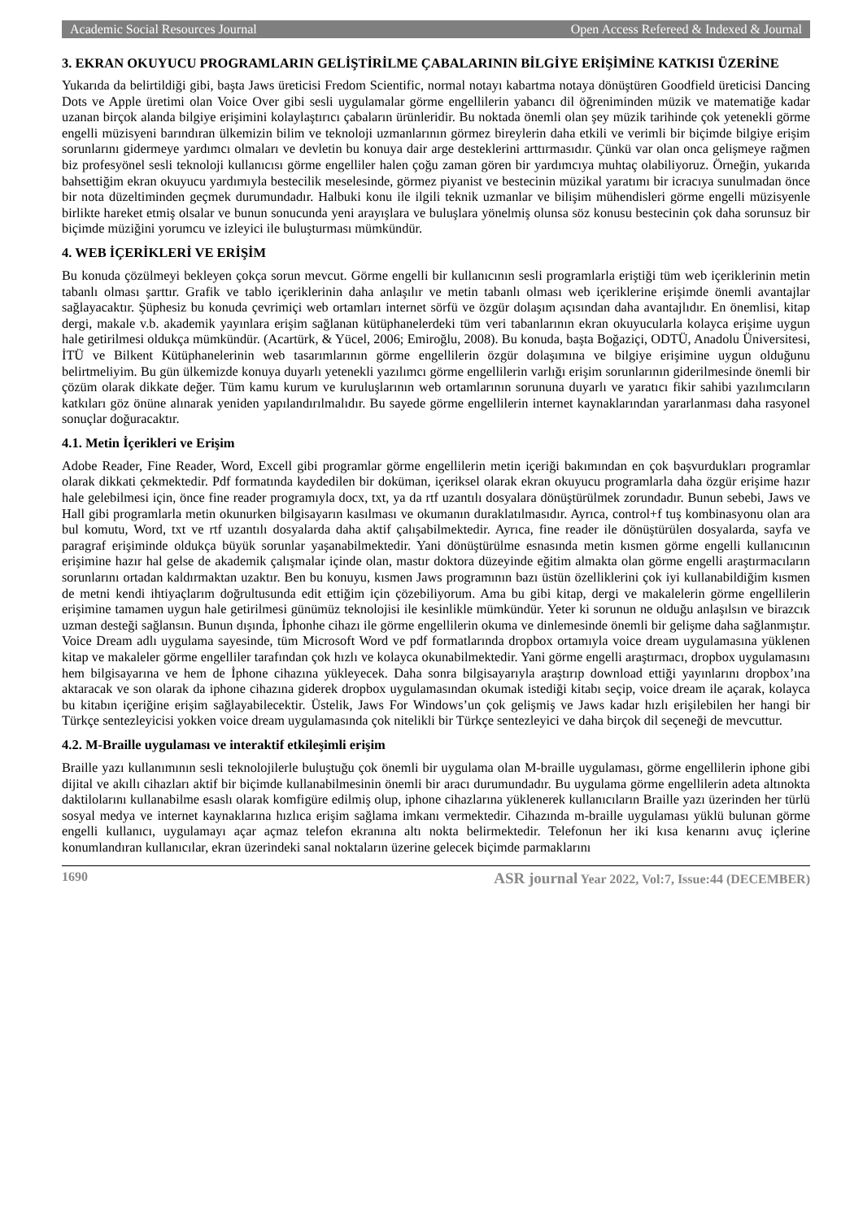Academic Social Resources Journal Open Access Refereed & Indexed & Journal
3. EKRAN OKUYUCU PROGRAMLARIN GELİŞTİRİLME ÇABALARININ BİLGİYE ERİŞİMİNE KATKISI ÜZERİNE
Yukarıda da belirtildiği gibi, başta Jaws üreticisi Fredom Scientific, normal notayı kabartma notaya dönüştüren Goodfield üreticisi Dancing Dots ve Apple üretimi olan Voice Over gibi sesli uygulamalar görme engellilerin yabancı dil öğreniminden müzik ve matematiğe kadar uzanan birçok alanda bilgiye erişimini kolaylaştırıcı çabaların ürünleridir. Bu noktada önemli olan şey müzik tarihinde çok yetenekli görme engelli müzisyeni barındıran ülkemizin bilim ve teknoloji uzmanlarının görmez bireylerin daha etkili ve verimli bir biçimde bilgiye erişim sorunlarını gidermeye yardımcı olmaları ve devletin bu konuya dair arge desteklerini arttırmasıdır. Çünkü var olan onca gelişmeye rağmen biz profesyönel sesli teknoloji kullanıcısı görme engelliler halen çoğu zaman gören bir yardımcıya muhtaç olabiliyoruz. Örneğin, yukarıda bahsettiğim ekran okuyucu yardımıyla bestecilik meselesinde, görmez piyanist ve bestecinin müzikal yaratımı bir icracıya sunulmadan önce bir nota düzeltiminden geçmek durumundadır. Halbuki konu ile ilgili teknik uzmanlar ve bilişim mühendisleri görme engelli müzisyenle birlikte hareket etmiş olsalar ve bunun sonucunda yeni arayışlara ve buluşlara yönelmiş olunsa söz konusu bestecinin çok daha sorunsuz bir biçimde müziğini yorumcu ve izleyici ile buluşturması mümkündür.
4. WEB İÇERİKLERİ VE ERİŞİM
Bu konuda çözülmeyi bekleyen çokça sorun mevcut. Görme engelli bir kullanıcının sesli programlarla eriştiği tüm web içeriklerinin metin tabanlı olması şarttır. Grafik ve tablo içeriklerinin daha anlaşılır ve metin tabanlı olması web içeriklerine erişimde önemli avantajlar sağlayacaktır. Şüphesiz bu konuda çevrimiçi web ortamları internet sörfü ve özgür dolaşım açısından daha avantajlıdır. En önemlisi, kitap dergi, makale v.b. akademik yayınlara erişim sağlanan kütüphanelerdeki tüm veri tabanlarının ekran okuyucularla kolayca erişime uygun hale getirilmesi oldukça mümkündür. (Acartürk, & Yücel, 2006; Emiroğlu, 2008). Bu konuda, başta Boğaziçi, ODTÜ, Anadolu Üniversitesi, İTÜ ve Bilkent Kütüphanelerinin web tasarımlarının görme engellilerin özgür dolaşımına ve bilgiye erişimine uygun olduğunu belirtmeliyim. Bu gün ülkemizde konuya duyarlı yetenekli yazılımcı görme engellilerin varlığı erişim sorunlarının giderilmesinde önemli bir çözüm olarak dikkate değer. Tüm kamu kurum ve kuruluşlarının web ortamlarının sorununa duyarlı ve yaratıcı fikir sahibi yazılımcıların katkıları göz önüne alınarak yeniden yapılandırılmalıdır. Bu sayede görme engellilerin internet kaynaklarından yararlanması daha rasyonel sonuçlar doğuracaktır.
4.1. Metin İçerikleri ve Erişim
Adobe Reader, Fine Reader, Word, Excell gibi programlar görme engellilerin metin içeriği bakımından en çok başvurdukları programlar olarak dikkati çekmektedir. Pdf formatında kaydedilen bir doküman, içeriksel olarak ekran okuyucu programlarla daha özgür erişime hazır hale gelebilmesi için, önce fine reader programıyla docx, txt, ya da rtf uzantılı dosyalara dönüştürülmek zorundadır. Bunun sebebi, Jaws ve Hall gibi programlarla metin okunurken bilgisayarın kasılması ve okumanın duraklatılmasıdır. Ayrıca, control+f tuş kombinasyonu olan ara bul komutu, Word, txt ve rtf uzantılı dosyalarda daha aktif çalışabilmektedir. Ayrıca, fine reader ile dönüştürülen dosyalarda, sayfa ve paragraf erişiminde oldukça büyük sorunlar yaşanabilmektedir. Yani dönüştürülme esnasında metin kısmen görme engelli kullanıcının erişimine hazır hal gelse de akademik çalışmalar içinde olan, mastır doktora düzeyinde eğitim almakta olan görme engelli araştırmacıların sorunlarını ortadan kaldırmaktan uzaktır. Ben bu konuyu, kısmen Jaws programının bazı üstün özelliklerini çok iyi kullanabildiğim kısmen de metni kendi ihtiyaçlarım doğrultusunda edit ettiğim için çözebiliyorum. Ama bu gibi kitap, dergi ve makalelerin görme engellilerin erişimine tamamen uygun hale getirilmesi günümüz teknolojisi ile kesinlikle mümkündür. Yeter ki sorunun ne olduğu anlaşılsın ve birazcık uzman desteği sağlansın. Bunun dışında, İphonhe cihazı ile görme engellilerin okuma ve dinlemesinde önemli bir gelişme daha sağlanmıştır. Voice Dream adlı uygulama sayesinde, tüm Microsoft Word ve pdf formatlarında dropbox ortamıyla voice dream uygulamasına yüklenen kitap ve makaleler görme engelliler tarafından çok hızlı ve kolayca okunabilmektedir. Yani görme engelli araştırmacı, dropbox uygulamasını hem bilgisayarına ve hem de İphone cihazına yükleyecek. Daha sonra bilgisayarıyla araştırıp download ettiği yayınlarını dropbox’ına aktaracak ve son olarak da iphone cihazına giderek dropbox uygulamasından okumak istediği kitabı seçip, voice dream ile açarak, kolayca bu kitabın içeriğine erişim sağlayabilecektir. Üstelik, Jaws For Windows’un çok gelişmiş ve Jaws kadar hızlı erişilebilen her hangi bir Türkçe sentezleyicisi yokken voice dream uygulamasında çok nitelikli bir Türkçe sentezleyici ve daha birçok dil seçeneği de mevcuttur.
4.2. M-Braille uygulaması ve interaktif etkileşimli erişim
Braille yazı kullanımının sesli teknolojilerle buluştuğu çok önemli bir uygulama olan M-braille uygulaması, görme engellilerin iphone gibi dijital ve akıllı cihazları aktif bir biçimde kullanabilmesinin önemli bir aracı durumundadır. Bu uygulama görme engellilerin adeta altınokta daktilolarını kullanabilme esaslı olarak komfigüre edilmiş olup, iphone cihazlarına yüklenerek kullanıcıların Braille yazı üzerinden her türlü sosyal medya ve internet kaynaklarına hızlıca erişim sağlama imkanı vermektedir. Cihazında m-braille uygulaması yüklü bulunan görme engelli kullanıcı, uygulamayı açar açmaz telefon ekranına altı nokta belirmektedir. Telefonun her iki kısa kenarını avuç içlerine konumlandıran kullanıcılar, ekran üzerindeki sanal noktaların üzerine gelecek biçimde parmaklarını
1690 ASR journal Year 2022, Vol:7, Issue:44 (DECEMBER)